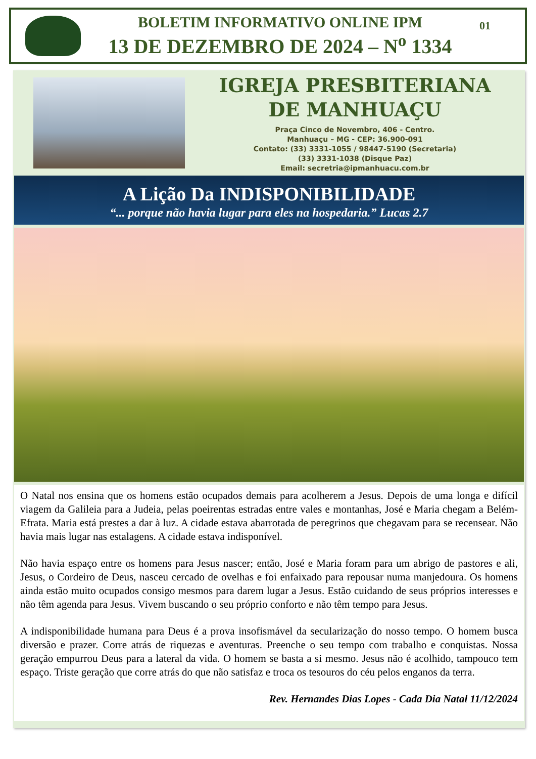BOLETIM INFORMATIVO ONLINE IPM
13 DE DEZEMBRO DE 2024 – N<sup>o</sup> 1334
01
IGREJA PRESBITERIANA
DE MANHUAÇU
Praça Cinco de Novembro, 406 - Centro.
Manhuaçu – MG - CEP: 36.900-091
Contato: (33) 3331-1055 / 98447-5190 (Secretaria)
(33) 3331-1038 (Disque Paz)
Email: secretria@ipmanhuacu.com.br
A Lição Da INDISPONIBILIDADE
“... porque não havia lugar para eles na hospedaria.” Lucas 2.7
O Natal nos ensina que os homens estão ocupados demais para acolherem a Jesus. Depois de uma longa e difícil viagem da Galileia para a Judeia, pelas poeirentas estradas entre vales e montanhas, José e Maria chegam a Belém-Efrata. Maria está prestes a dar à luz. A cidade estava abarrotada de peregrinos que chegavam para se recensear. Não havia mais lugar nas estalagens. A cidade estava indisponível.
Não havia espaço entre os homens para Jesus nascer; então, José e Maria foram para um abrigo de pastores e ali, Jesus, o Cordeiro de Deus, nasceu cercado de ovelhas e foi enfaixado para repousar numa manjedoura. Os homens ainda estão muito ocupados consigo mesmos para darem lugar a Jesus. Estão cuidando de seus próprios interesses e não têm agenda para Jesus. Vivem buscando o seu próprio conforto e não têm tempo para Jesus.
A indisponibilidade humana para Deus é a prova insofismável da secularização do nosso tempo. O homem busca diversão e prazer. Corre atrás de riquezas e aventuras. Preenche o seu tempo com trabalho e conquistas. Nossa geração empurrou Deus para a lateral da vida. O homem se basta a si mesmo. Jesus não é acolhido, tampouco tem espaço. Triste geração que corre atrás do que não satisfaz e troca os tesouros do céu pelos enganos da terra.
Rev. Hernandes Dias Lopes - Cada Dia Natal 11/12/2024